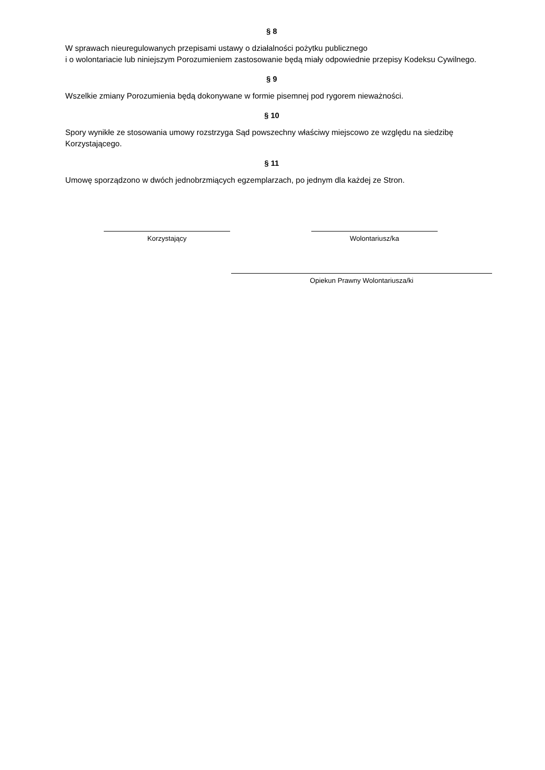§ 8
W sprawach nieuregulowanych przepisami ustawy o działalności pożytku publicznego
i o wolontariacie lub niniejszym Porozumieniem zastosowanie będą miały odpowiednie przepisy Kodeksu Cywilnego.
§ 9
Wszelkie zmiany Porozumienia będą dokonywane w formie pisemnej pod rygorem nieważności.
§ 10
Spory wynikłe ze stosowania umowy rozstrzyga Sąd powszechny właściwy miejscowo ze względu na siedzibę Korzystającego.
§ 11
Umowę sporządzono w dwóch jednobrzmiących egzemplarzach, po jednym dla każdej ze Stron.
Korzystający Wolontariusz/ka
Opiekun Prawny Wolontariusza/ki